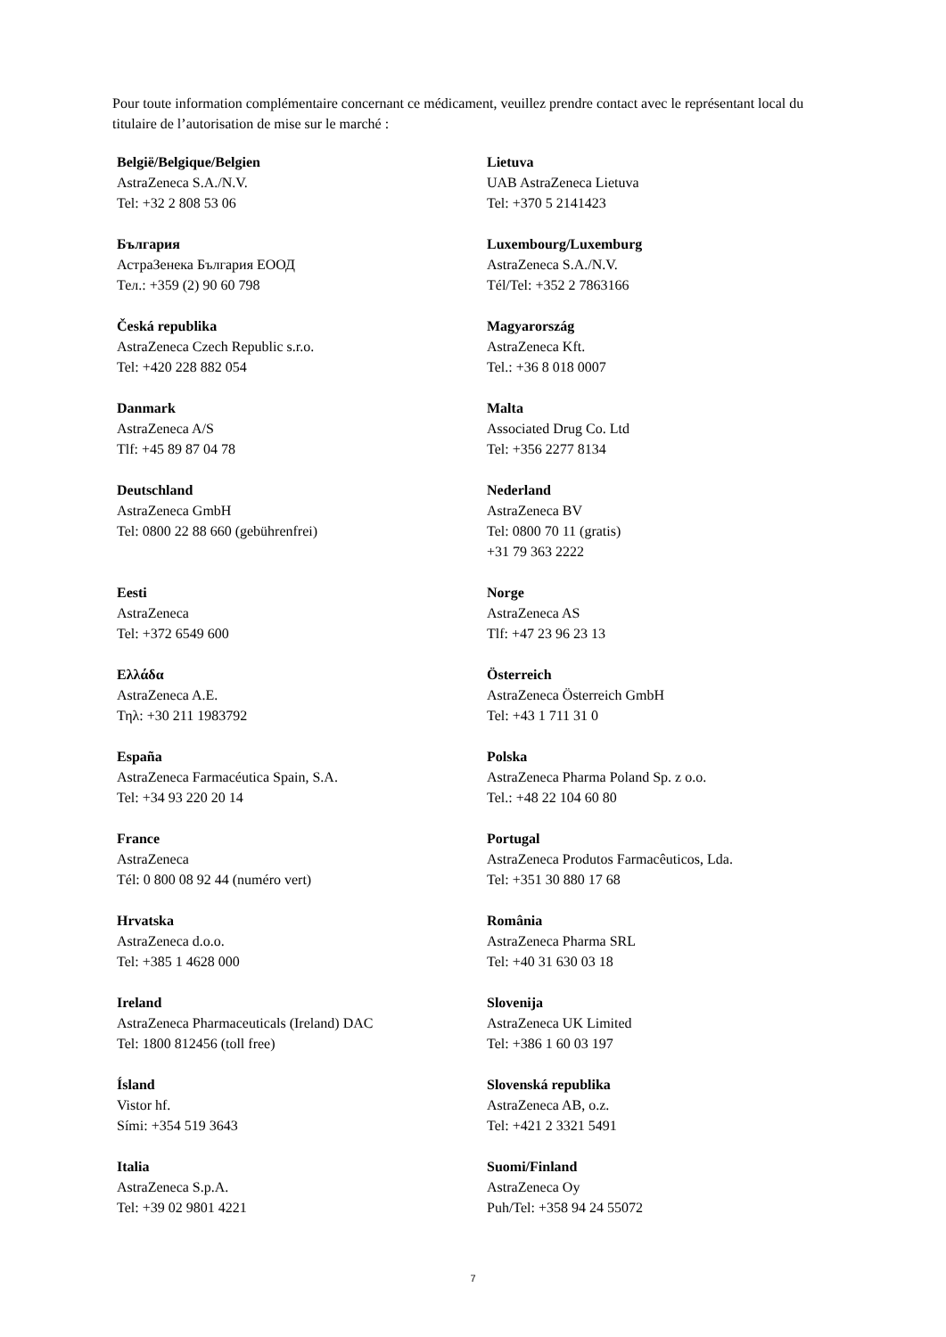Pour toute information complémentaire concernant ce médicament, veuillez prendre contact avec le représentant local du titulaire de l’autorisation de mise sur le marché :
| België/Belgique/Belgien AstraZeneca S.A./N.V. Tel: +32 2 808 53 06 | Lietuva UAB AstraZeneca Lietuva Tel: +370 5 2141423 |
| България АстраЗенека България ЕООД Тел.: +359 (2) 90 60 798 | Luxembourg/Luxemburg AstraZeneca S.A./N.V. Tél/Tel: +352 2 7863166 |
| Česká republika AstraZeneca Czech Republic s.r.o. Tel: +420 228 882 054 | Magyarország AstraZeneca Kft. Tel.: +36 8 018 0007 |
| Danmark AstraZeneca A/S Tlf: +45 89 87 04 78 | Malta Associated Drug Co. Ltd Tel: +356 2277 8134 |
| Deutschland AstraZeneca GmbH Tel: 0800 22 88 660 (gebührenfrei) | Nederland AstraZeneca BV Tel: 0800 70 11 (gratis) +31 79 363 2222 |
| Eesti AstraZeneca Tel: +372 6549 600 | Norge AstraZeneca AS Tlf: +47 23 96 23 13 |
| Ελλάδα AstraZeneca A.E. Τηλ: +30 211 1983792 | Österreich AstraZeneca Österreich GmbH Tel: +43 1 711 31 0 |
| España AstraZeneca Farmacéutica Spain, S.A. Tel: +34 93 220 20 14 | Polska AstraZeneca Pharma Poland Sp. z o.o. Tel.: +48 22 104 60 80 |
| France AstraZeneca Tél: 0 800 08 92 44 (numéro vert) | Portugal AstraZeneca Produtos Farmacêuticos, Lda. Tel: +351 30 880 17 68 |
| Hrvatska AstraZeneca d.o.o. Tel: +385 1 4628 000 | România AstraZeneca Pharma SRL Tel: +40 31 630 03 18 |
| Ireland AstraZeneca Pharmaceuticals (Ireland) DAC Tel: 1800 812456 (toll free) | Slovenija AstraZeneca UK Limited Tel: +386 1 60 03 197 |
| Ísland Vistor hf. Sími: +354 519 3643 | Slovenská republika AstraZeneca AB, o.z. Tel: +421 2 3321 5491 |
| Italia AstraZeneca S.p.A. Tel: +39 02 9801 4221 | Suomi/Finland AstraZeneca Oy Puh/Tel: +358 94 24 55072 |
7